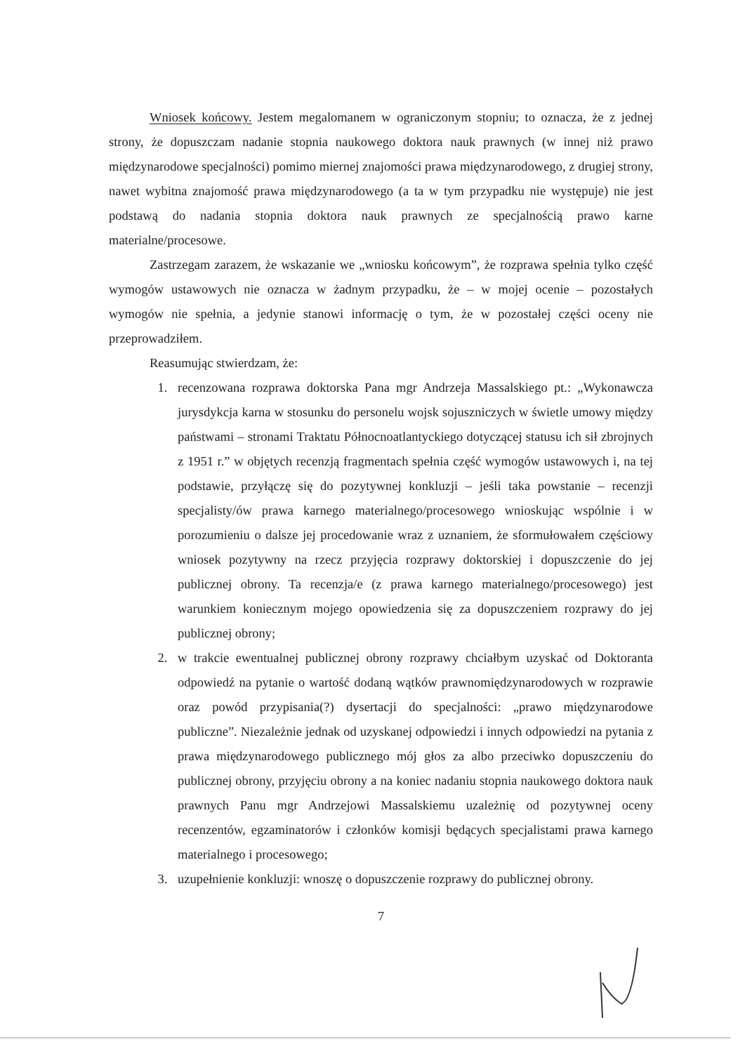Wniosek końcowy. Jestem megalomanem w ograniczonym stopniu; to oznacza, że z jednej strony, że dopuszczam nadanie stopnia naukowego doktora nauk prawnych (w innej niż prawo międzynarodowe specjalności) pomimo miernej znajomości prawa międzynarodowego, z drugiej strony, nawet wybitna znajomość prawa międzynarodowego (a ta w tym przypadku nie występuje) nie jest podstawą do nadania stopnia doktora nauk prawnych ze specjalnością prawo karne materialne/procesowe.
Zastrzegam zarazem, że wskazanie we „wniosku końcowym”, że rozprawa spełnia tylko część wymogów ustawowych nie oznacza w żadnym przypadku, że – w mojej ocenie – pozostałych wymogów nie spełnia, a jedynie stanowi informację o tym, że w pozostałej części oceny nie przeprowadziłem.
Reasumując stwierdzam, że:
1. recenzowana rozprawa doktorska Pana mgr Andrzeja Massalskiego pt.: „Wykonawcza jurysdykcja karna w stosunku do personelu wojsk sojuszniczych w świetle umowy między państwami – stronami Traktatu Północnoatlantyckiego dotyczącej statusu ich sił zbrojnych z 1951 r.” w objętych recenzją fragmentach spełnia część wymogów ustawowych i, na tej podstawie, przyłączę się do pozytywnej konkluzji – jeśli taka powstanie – recenzji specjalisty/ów prawa karnego materialnego/procesowego wnioskując wspólnie i w porozumieniu o dalsze jej procedowanie wraz z uznaniem, że sformułowałem częściowy wniosek pozytywny na rzecz przyjęcia rozprawy doktorskiej i dopuszczenie do jej publicznej obrony. Ta recenzja/e (z prawa karnego materialnego/procesowego) jest warunkiem koniecznym mojego opowiedzenia się za dopuszczeniem rozprawy do jej publicznej obrony;
2. w trakcie ewentualnej publicznej obrony rozprawy chciałbym uzyskać od Doktoranta odpowiedź na pytanie o wartość dodaną wątków prawnomiędzynarodowych w rozprawie oraz powód przypisania(?) dysertacji do specjalności: „prawo międzynarodowe publiczne”. Niezależnie jednak od uzyskanej odpowiedzi i innych odpowiedzi na pytania z prawa międzynarodowego publicznego mój głos za albo przeciwko dopuszczeniu do publicznej obrony, przyjęciu obrony a na koniec nadaniu stopnia naukowego doktora nauk prawnych Panu mgr Andrzejowi Massalskiemu uzależnię od pozytywnej oceny recenzentów, egzaminatorów i członków komisji będących specjalistami prawa karnego materialnego i procesowego;
3. uzupełnienie konkluzji: wnoszę o dopuszczenie rozprawy do publicznej obrony.
7